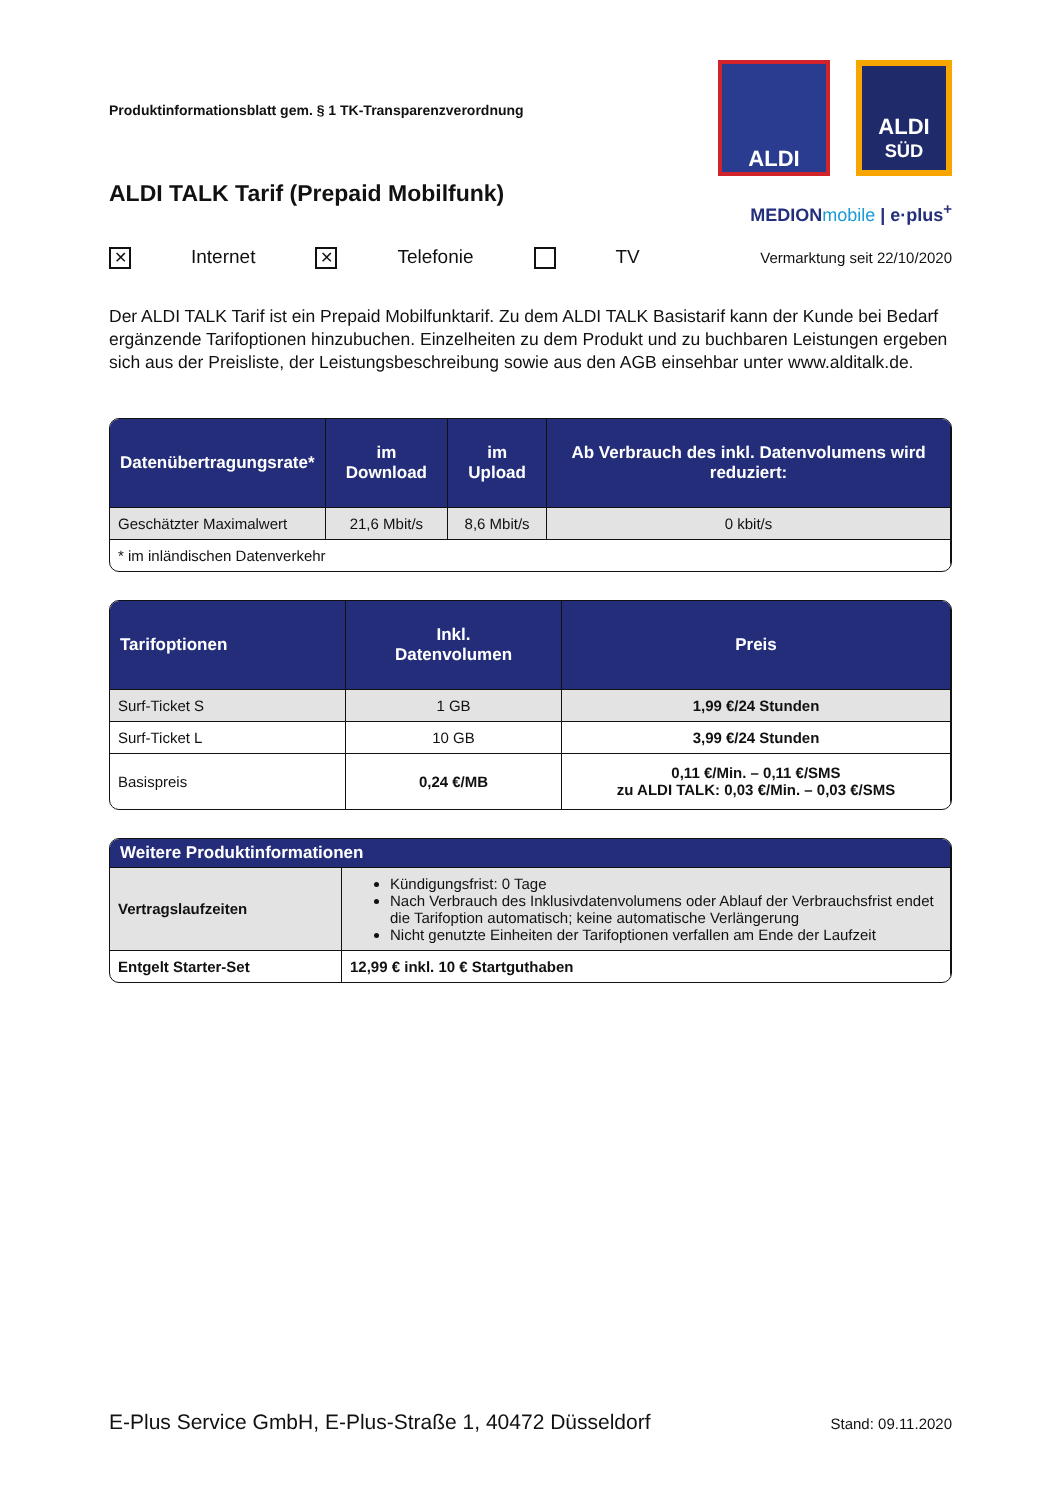Produktinformationsblatt gem. § 1 TK-Transparenzverordnung
ALDI TALK Tarif (Prepaid Mobilfunk)
ALDI
ALDI
SÜD
MEDIONmobile | e·plus<sup>+</sup>
✕ Internet ✕ Telefonie TV
Vermarktung seit 22/10/2020
Der ALDI TALK Tarif ist ein Prepaid Mobilfunktarif. Zu dem ALDI TALK Basistarif kann der Kunde bei Bedarf ergänzende Tarifoptionen hinzubuchen. Einzelheiten zu dem Produkt und zu buchbaren Leistungen ergeben sich aus der Preisliste, der Leistungsbeschreibung sowie aus den AGB einsehbar unter www.alditalk.de.
| Datenübertragungsrate* | im Download | im Upload | Ab Verbrauch des inkl. Datenvolumens wird reduziert: |
| --- | --- | --- | --- |
| Geschätzter Maximalwert | 21,6 Mbit/s | 8,6 Mbit/s | 0 kbit/s |
| * im inländischen Datenverkehr | | | |
| Tarifoptionen | Inkl. Datenvolumen | Preis |
| --- | --- | --- |
| Surf-Ticket S | 1 GB | 1,99 €/24 Stunden |
| Surf-Ticket L | 10 GB | 3,99 €/24 Stunden |
| Basispreis | 0,24 €/MB | 0,11 €/Min. – 0,11 €/SMS zu ALDI TALK: 0,03 €/Min. – 0,03 €/SMS |
| Weitere Produktinformationen | |
| --- | --- |
| Vertragslaufzeiten | Kündigungsfrist: 0 Tage Nach Verbrauch des Inklusivdatenvolumens oder Ablauf der Verbrauchsfrist endet die Tarifoption automatisch; keine automatische Verlängerung Nicht genutzte Einheiten der Tarifoptionen verfallen am Ende der Laufzeit |
| Entgelt Starter-Set | 12,99 € inkl. 10 € Startguthaben |
E-Plus Service GmbH, E-Plus-Straße 1, 40472 Düsseldorf Stand: 09.11.2020